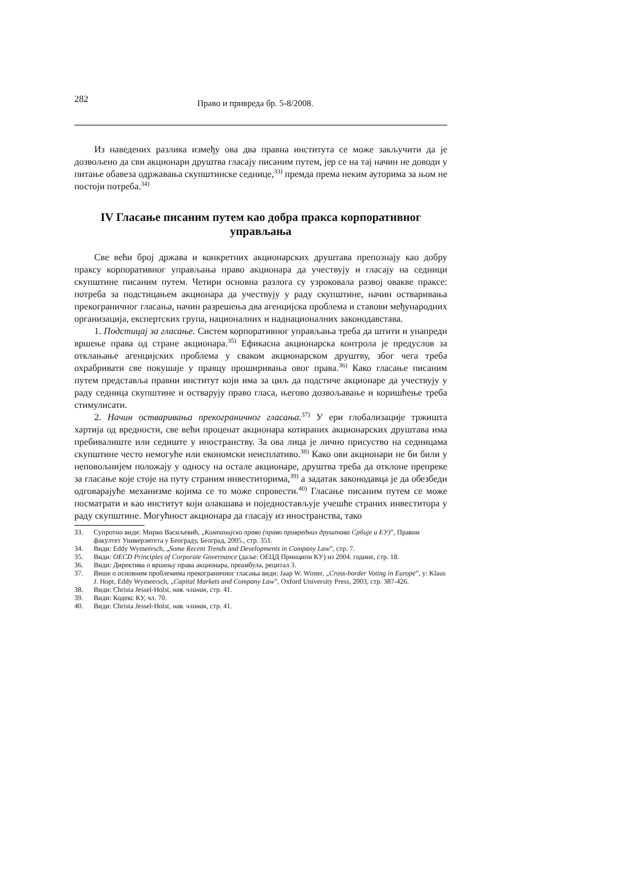282 Право и привреда бр. 5-8/2008.
Из наведених разлика између ова два правна института се може закључити да је дозвољено да сви акционари друштва гласају писаним путем, јер се на тај начин не доводи у питање обавеза одржавања скупштинске седнице,<sup>33)</sup> премда према неким ауторима за њом не постоји потреба.<sup>34)</sup>
IV Гласање писаним путем као добра пракса корпоративног управљања
Све већи број држава и конкретних акционарских друштава препознају као добру праксу корпоративног управљања право акционара да учествују и гласају на седници скупштине писаним путем. Четири основна разлога су узроковала развој овакве праксе: потреба за подстицањем акционара да учествују у раду скупштине, начин остваривања прекограничног гласања, начин разрешења два агенцијска проблема и ставови међународних организација, експертских група, националних и наднационалних законодавстава.
1. Подстицај за гласање. Систем корпоративног управљања треба да штити и унапреди вршење права од стране акционара.<sup>35)</sup> Ефикасна акционарска контрола је предуслов за отклањање агенцијских проблема у сваком акционарском друштву, због чега треба охрабривати све покушаје у правцу проширивања овог права.<sup>36)</sup> Како гласање писаним путем представља правни институт који има за циљ да подстиче акционаре да учествују у раду седница скупштине и остварују право гласа, његово дозвољавање и коришћење треба стимулисати.
2. Начин остваривања прекограничног гласања.<sup>37)</sup> У ери глобализације тржишта хартија од вредности, све већи проценат акционара котираних акционарских друштава има пребивалиште или седиште у иностранству. За ова лица је лично присуство на седницама скупштине често немогуће или економски неисплативо.<sup>38)</sup> Како ови акционари не би били у неповољнијем положају у односу на остале акционаре, друштва треба да отклоне препреке за гласање које стоје на путу страним инвеститорима,<sup>39)</sup> а задатак законодавца је да обезбеди одговарајуће механизме којима се то може спровести.<sup>40)</sup> Гласање писаним путем се може посматрати и као институт који олакшава и поједностављује учешће страних инвеститора у раду скупштине. Могућност акционара да гласају из иностранства, тако
33. Супротно види: Мирко Васиљевић, „Компанијско право (право привредних друштава Србије и ЕУ)”, Правни факултет Универзитета у Београду, Београд, 2005., стр. 351.
34. Види: Eddy Wymeersch, „Some Recent Trends and Developments in Company Law”, стр. 7.
35. Види: OECD Principles of Corporate Governance (даље: ОЕЦД Принципи КУ) из 2004. године, стр. 18.
36. Види: Директива о вршењу права акционара, преамбула, рецитал 3.
37. Више о основним проблемима прекограничног гласања види: Jaap W. Winter, „Cross-border Voting in Europe”, у: Klaus J. Hopt, Eddy Wymeersch, „Capital Markets and Company Law”, Oxford University Press, 2003, стр. 387-426.
38. Види: Christa Jessel-Holst, нав. чланак, стр. 41.
39. Види: Кодекс КУ, чл. 70.
40. Види: Christa Jessel-Holst, нав. чланак, стр. 41.